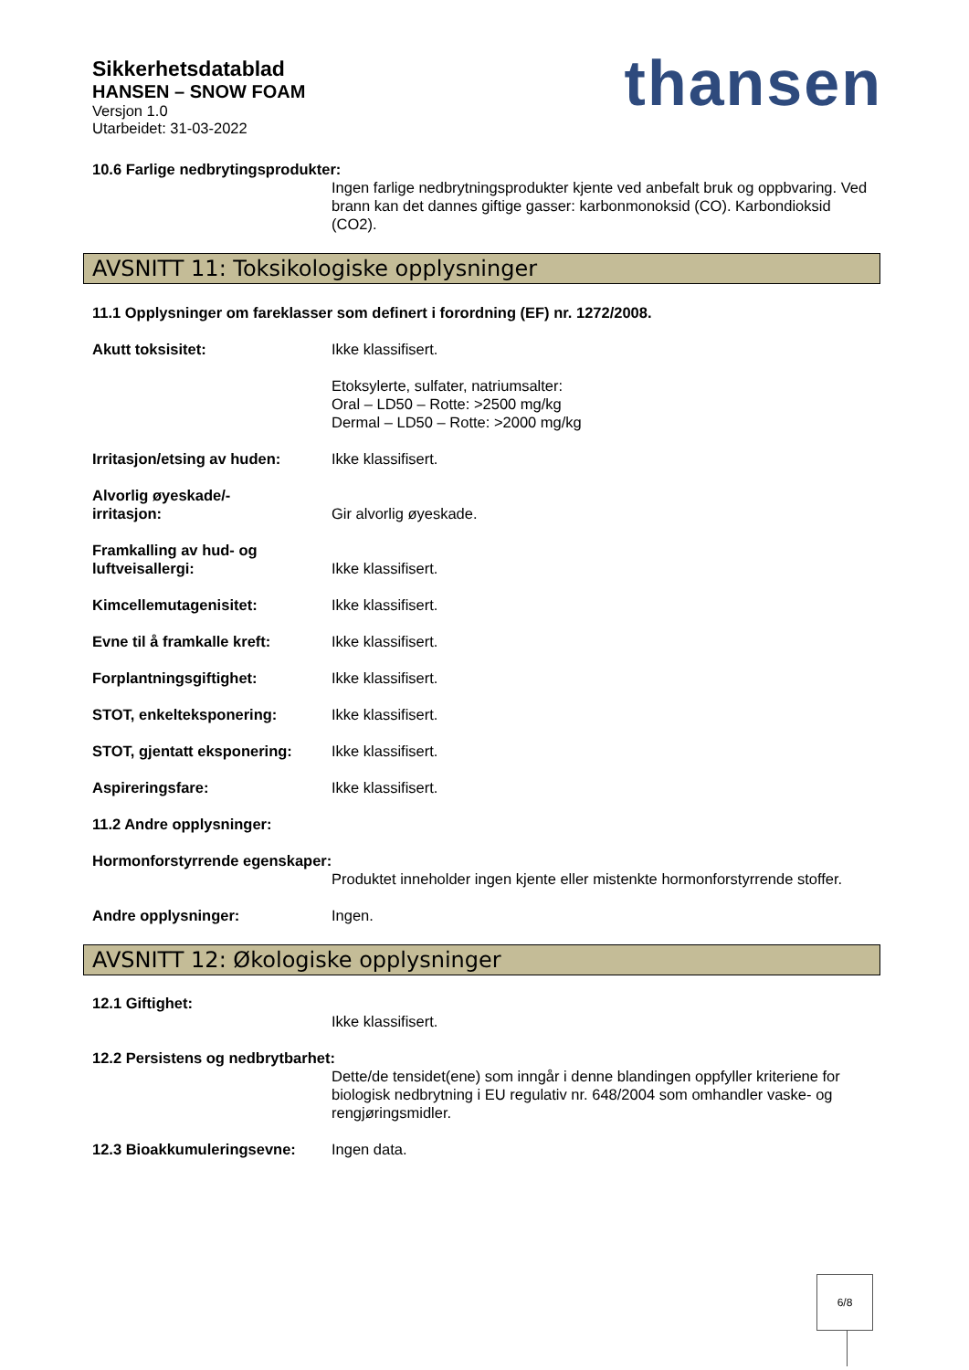Sikkerhetsdatablad
HANSEN – SNOW FOAM
Versjon 1.0
Utarbeidet: 31-03-2022
thansen
10.6 Farlige nedbrytingsprodukter:
Ingen farlige nedbrytningsprodukter kjente ved anbefalt bruk og oppbvaring. Ved brann kan det dannes giftige gasser: karbonmonoksid (CO). Karbondioksid (CO2).
AVSNITT 11: Toksikologiske opplysninger
11.1 Opplysninger om fareklasser som definert i forordning (EF) nr. 1272/2008.
Akutt toksisitet: Ikke klassifisert.
Etoksylerte, sulfater, natriumsalter:
Oral – LD50 – Rotte: >2500 mg/kg
Dermal – LD50 – Rotte: >2000 mg/kg
Irritasjon/etsing av huden:
Ikke klassifisert.
Alvorlig øyeskade/-
irritasjon:
Gir alvorlig øyeskade.
Framkalling av hud- og
luftveisallergi:
Ikke klassifisert.
Kimcellemutagenisitet: Ikke klassifisert.
Evne til å framkalle kreft:
Ikke klassifisert.
Forplantningsgiftighet: Ikke klassifisert.
STOT, enkelteksponering: Ikke klassifisert.
STOT, gjentatt eksponering:
Ikke klassifisert.
Aspireringsfare: Ikke klassifisert.
11.2 Andre opplysninger:
Hormonforstyrrende egenskaper:
Produktet inneholder ingen kjente eller mistenkte hormonforstyrrende stoffer.
Andre opplysninger: Ingen.
AVSNITT 12: Økologiske opplysninger
12.1 Giftighet:
Ikke klassifisert.
12.2 Persistens og nedbrytbarhet:
Dette/de tensidet(ene) som inngår i denne blandingen oppfyller kriteriene for biologisk nedbrytning i EU regulativ nr. 648/2004 som omhandler vaske- og rengjøringsmidler.
12.3 Bioakkumuleringsevne: Ingen data.
6/8